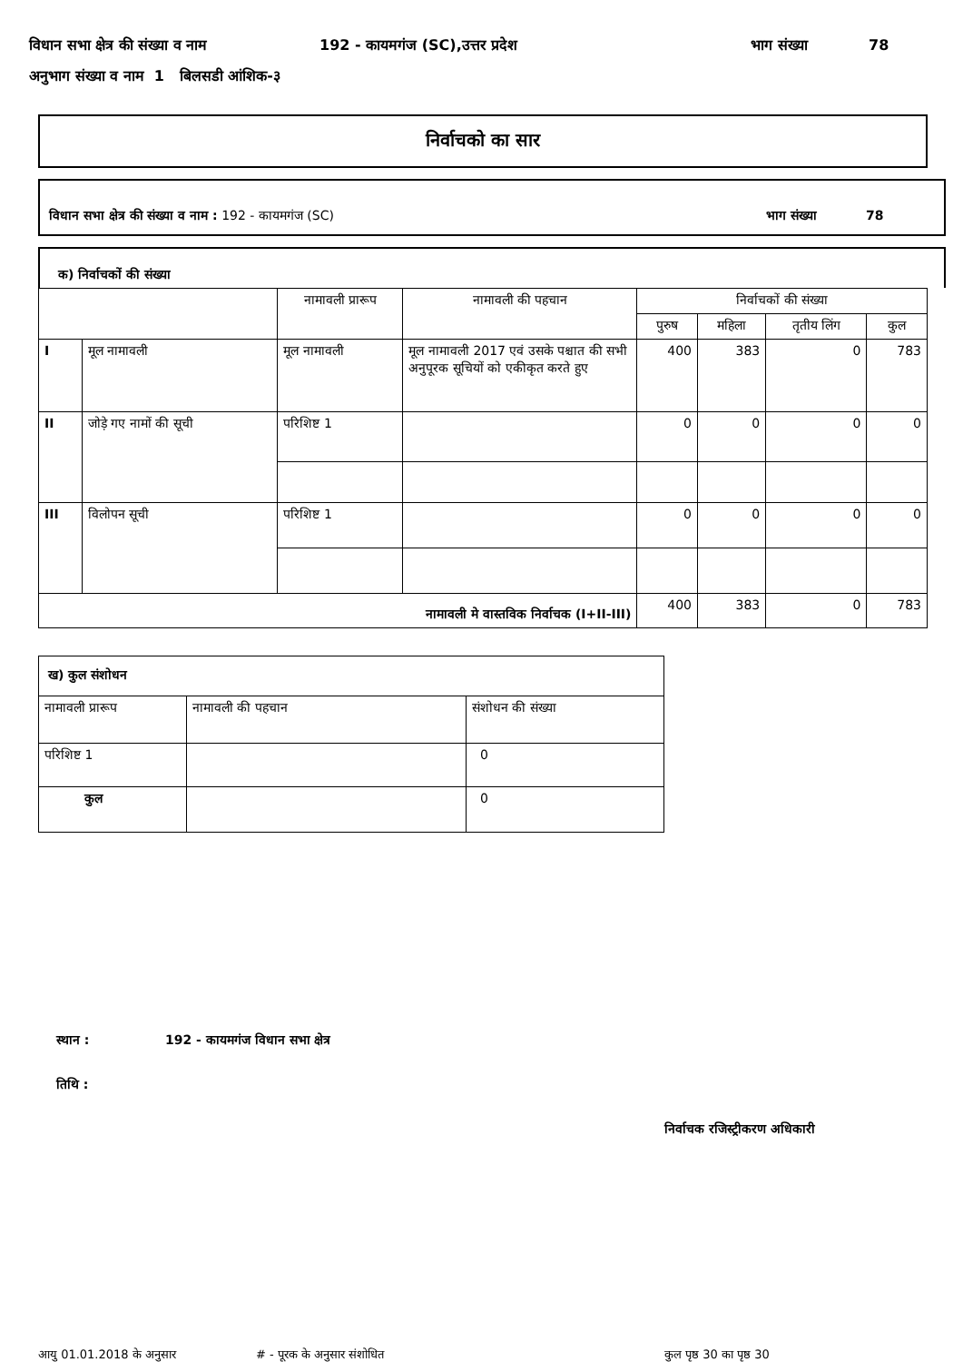विधान सभा क्षेत्र की संख्या व नाम 192 - कायमगंज (SC),उत्तर प्रदेश भाग संख्या 78
अनुभाग संख्या व नाम 1 बिलसडी आंशिक-३
निर्वाचको का सार
विधान सभा क्षेत्र की संख्या व नाम : 192 - कायमगंज (SC) भाग संख्या 78
क) निर्वाचकों की संख्या
| | | नामावली प्रारूप | नामावली की पहचान | निर्वाचकों की संख्या | | | |
| --- | --- | --- | --- | --- | --- | --- | --- |
| | | | | पुरुष | महिला | तृतीय लिंग | कुल |
| I | मूल नामावली | मूल नामावली | मूल नामावली 2017 एवं उसके पश्चात की सभी अनुपूरक सूचियों को एकीकृत करते हुए | 400 | 383 | 0 | 783 |
| II | जोड़े गए नामों की सूची | परिशिष्ट 1 | | 0 | 0 | 0 | 0 |
| III | विलोपन सूची | परिशिष्ट 1 | | 0 | 0 | 0 | 0 |
| नामावली मे वास्तविक निर्वाचक (I+II-III) | | | | 400 | 383 | 0 | 783 |
| ख) कुल संशोधन | | |
| नामावली प्रारूप | नामावली की पहचान | संशोधन की संख्या |
| परिशिष्ट 1 | | 0 |
| कुल | | 0 |
स्थान : 192 - कायमगंज विधान सभा क्षेत्र
तिथि :
निर्वाचक रजिस्ट्रीकरण अधिकारी
आयु 01.01.2018 के अनुसार # - पूरक के अनुसार संशोधित कुल पृष्ठ 30 का पृष्ठ 30